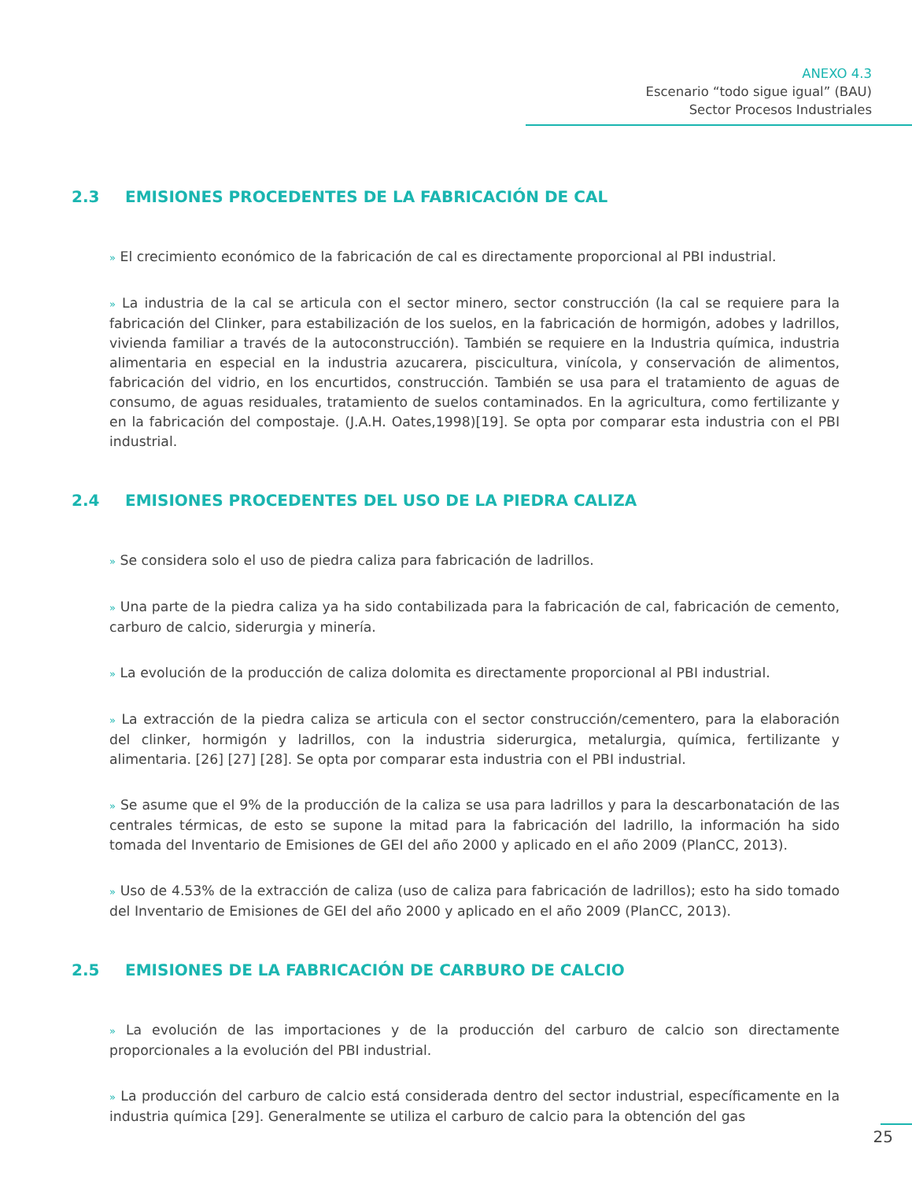ANEXO 4.3
Escenario “todo sigue igual” (BAU)
Sector Procesos Industriales
2.3 EMISIONES PROCEDENTES DE LA FABRICACIÓN DE CAL
» El crecimiento económico de la fabricación de cal es directamente proporcional al PBI industrial.
» La industria de la cal se articula con el sector minero, sector construcción (la cal se requiere para la fabricación del Clinker, para estabilización de los suelos, en la fabricación de hormigón, adobes y ladrillos, vivienda familiar a través de la autoconstrucción). También se requiere en la Industria química, industria alimentaria en especial en la industria azucarera, piscicultura, vinícola, y conservación de alimentos, fabricación del vidrio, en los encurtidos, construcción. También se usa para el tratamiento de aguas de consumo, de aguas residuales, tratamiento de suelos contaminados. En la agricultura, como fertilizante y en la fabricación del compostaje. (J.A.H. Oates,1998)[19]. Se opta por comparar esta industria con el PBI industrial.
2.4 EMISIONES PROCEDENTES DEL USO DE LA PIEDRA CALIZA
» Se considera solo el uso de piedra caliza para fabricación de ladrillos.
» Una parte de la piedra caliza ya ha sido contabilizada para la fabricación de cal, fabricación de cemento, carburo de calcio, siderurgia y minería.
» La evolución de la producción de caliza dolomita es directamente proporcional al PBI industrial.
» La extracción de la piedra caliza se articula con el sector construcción/cementero, para la elaboración del clinker, hormigón y ladrillos, con la industria siderurgica, metalurgia, química, fertilizante y alimentaria. [26] [27] [28]. Se opta por comparar esta industria con el PBI industrial.
» Se asume que el 9% de la producción de la caliza se usa para ladrillos y para la descarbonatación de las centrales térmicas, de esto se supone la mitad para la fabricación del ladrillo, la información ha sido tomada del Inventario de Emisiones de GEI del año 2000 y aplicado en el año 2009 (PlanCC, 2013).
» Uso de 4.53% de la extracción de caliza (uso de caliza para fabricación de ladrillos); esto ha sido tomado del Inventario de Emisiones de GEI del año 2000 y aplicado en el año 2009 (PlanCC, 2013).
2.5 EMISIONES DE LA FABRICACIÓN DE CARBURO DE CALCIO
» La evolución de las importaciones y de la producción del carburo de calcio son directamente proporcionales a la evolución del PBI industrial.
» La producción del carburo de calcio está considerada dentro del sector industrial, específicamente en la industria química [29]. Generalmente se utiliza el carburo de calcio para la obtención del gas
25